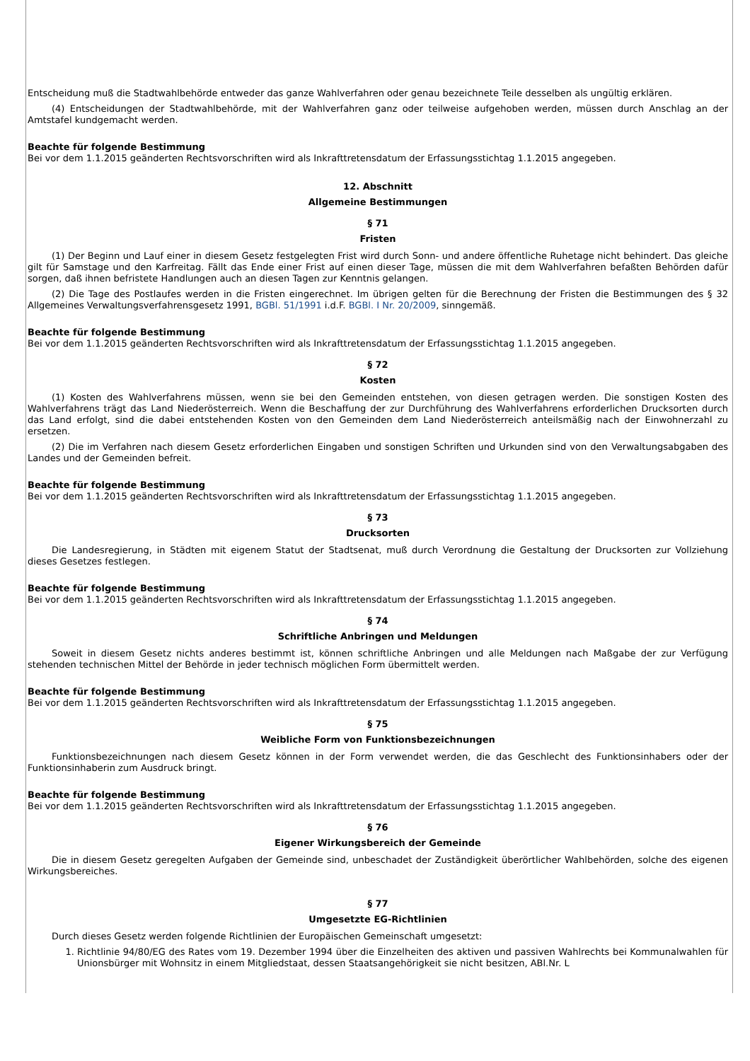Entscheidung muß die Stadtwahlbehörde entweder das ganze Wahlverfahren oder genau bezeichnete Teile desselben als ungültig erklären.
(4) Entscheidungen der Stadtwahlbehörde, mit der Wahlverfahren ganz oder teilweise aufgehoben werden, müssen durch Anschlag an der Amtstafel kundgemacht werden.
Beachte für folgende Bestimmung
Bei vor dem 1.1.2015 geänderten Rechtsvorschriften wird als Inkrafttretensdatum der Erfassungsstichtag 1.1.2015 angegeben.
12. Abschnitt
Allgemeine Bestimmungen
§ 71
Fristen
(1) Der Beginn und Lauf einer in diesem Gesetz festgelegten Frist wird durch Sonn- und andere öffentliche Ruhetage nicht behindert. Das gleiche gilt für Samstage und den Karfreitag. Fällt das Ende einer Frist auf einen dieser Tage, müssen die mit dem Wahlverfahren befaßten Behörden dafür sorgen, daß ihnen befristete Handlungen auch an diesen Tagen zur Kenntnis gelangen.
(2) Die Tage des Postlaufes werden in die Fristen eingerechnet. Im übrigen gelten für die Berechnung der Fristen die Bestimmungen des § 32 Allgemeines Verwaltungsverfahrensgesetz 1991, BGBl. 51/1991 i.d.F. BGBl. I Nr. 20/2009, sinngemäß.
Beachte für folgende Bestimmung
Bei vor dem 1.1.2015 geänderten Rechtsvorschriften wird als Inkrafttretensdatum der Erfassungsstichtag 1.1.2015 angegeben.
§ 72
Kosten
(1) Kosten des Wahlverfahrens müssen, wenn sie bei den Gemeinden entstehen, von diesen getragen werden. Die sonstigen Kosten des Wahlverfahrens trägt das Land Niederösterreich. Wenn die Beschaffung der zur Durchführung des Wahlverfahrens erforderlichen Drucksorten durch das Land erfolgt, sind die dabei entstehenden Kosten von den Gemeinden dem Land Niederösterreich anteilsmäßig nach der Einwohnerzahl zu ersetzen.
(2) Die im Verfahren nach diesem Gesetz erforderlichen Eingaben und sonstigen Schriften und Urkunden sind von den Verwaltungsabgaben des Landes und der Gemeinden befreit.
Beachte für folgende Bestimmung
Bei vor dem 1.1.2015 geänderten Rechtsvorschriften wird als Inkrafttretensdatum der Erfassungsstichtag 1.1.2015 angegeben.
§ 73
Drucksorten
Die Landesregierung, in Städten mit eigenem Statut der Stadtsenat, muß durch Verordnung die Gestaltung der Drucksorten zur Vollziehung dieses Gesetzes festlegen.
Beachte für folgende Bestimmung
Bei vor dem 1.1.2015 geänderten Rechtsvorschriften wird als Inkrafttretensdatum der Erfassungsstichtag 1.1.2015 angegeben.
§ 74
Schriftliche Anbringen und Meldungen
Soweit in diesem Gesetz nichts anderes bestimmt ist, können schriftliche Anbringen und alle Meldungen nach Maßgabe der zur Verfügung stehenden technischen Mittel der Behörde in jeder technisch möglichen Form übermittelt werden.
Beachte für folgende Bestimmung
Bei vor dem 1.1.2015 geänderten Rechtsvorschriften wird als Inkrafttretensdatum der Erfassungsstichtag 1.1.2015 angegeben.
§ 75
Weibliche Form von Funktionsbezeichnungen
Funktionsbezeichnungen nach diesem Gesetz können in der Form verwendet werden, die das Geschlecht des Funktionsinhabers oder der Funktionsinhaberin zum Ausdruck bringt.
Beachte für folgende Bestimmung
Bei vor dem 1.1.2015 geänderten Rechtsvorschriften wird als Inkrafttretensdatum der Erfassungsstichtag 1.1.2015 angegeben.
§ 76
Eigener Wirkungsbereich der Gemeinde
Die in diesem Gesetz geregelten Aufgaben der Gemeinde sind, unbeschadet der Zuständigkeit überörtlicher Wahlbehörden, solche des eigenen Wirkungsbereiches.
§ 77
Umgesetzte EG-Richtlinien
Durch dieses Gesetz werden folgende Richtlinien der Europäischen Gemeinschaft umgesetzt:
1. Richtlinie 94/80/EG des Rates vom 19. Dezember 1994 über die Einzelheiten des aktiven und passiven Wahlrechts bei Kommunalwahlen für Unionsbürger mit Wohnsitz in einem Mitgliedstaat, dessen Staatsangehörigkeit sie nicht besitzen, ABl.Nr. L